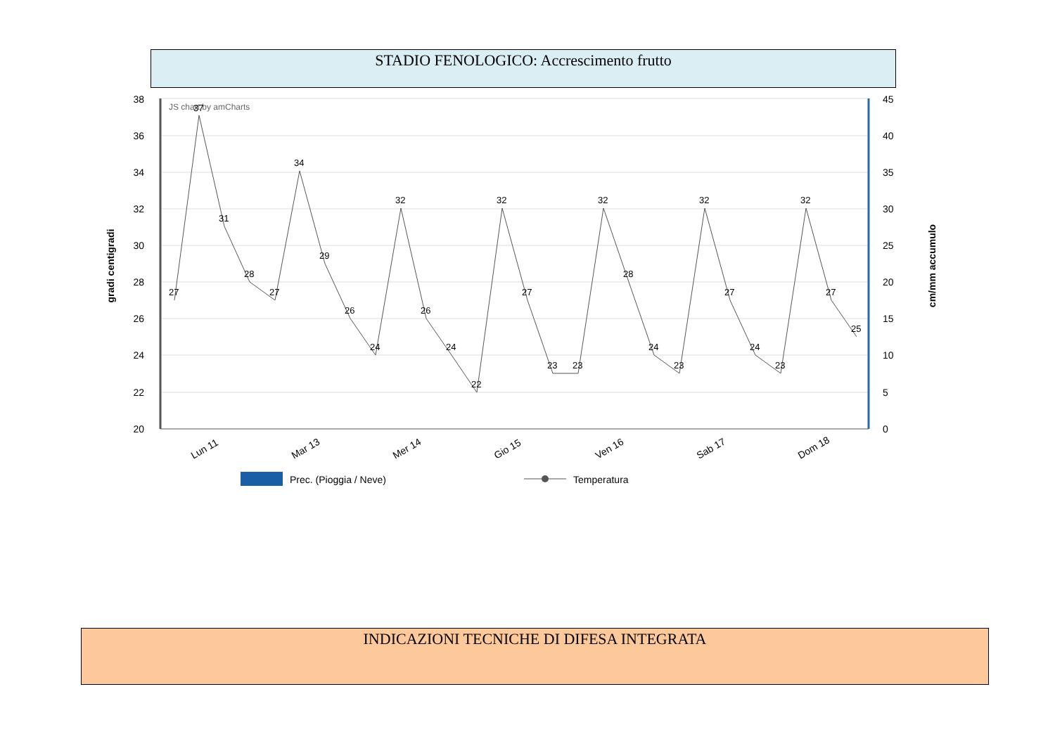STADIO FENOLOGICO: Accrescimento frutto
38
36
34
32
30
28
26
24
22
20
45
40
35
30
25
20
15
10
5
0
JS chart by amCharts
gradi centigradi
cm/mm accumulo
27
37
31
28
27
34
29
26
24
32
26
24
22
32
27
23
23
32
28
24
23
32
27
24
23
32
27
25
Lun 11
Mar 13
Mer 14
Gio 15
Ven 16
Sab 17
Dom 18
Prec. (Pioggia / Neve)
Temperatura
INDICAZIONI TECNICHE DI DIFESA INTEGRATA